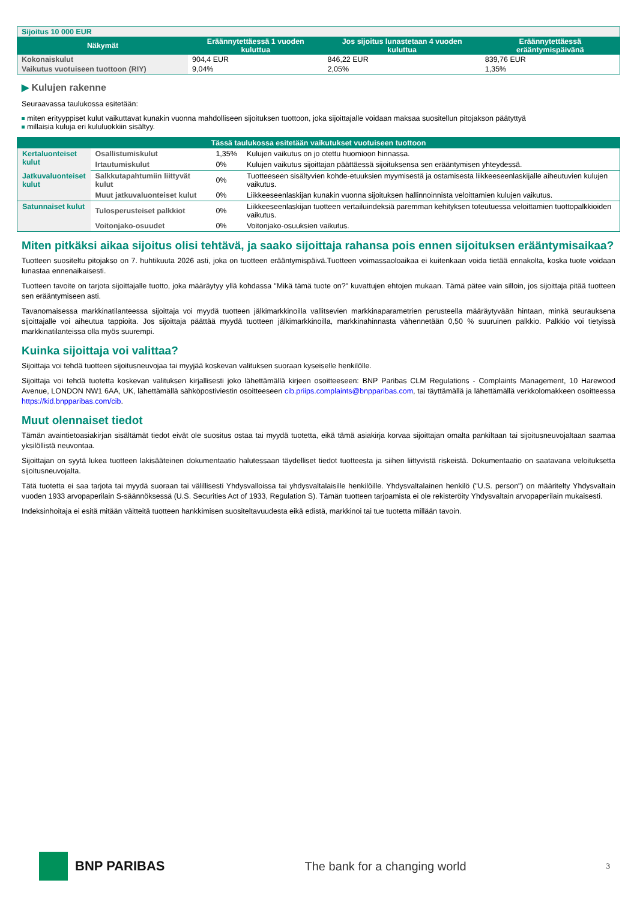| Sijoitus 10 000 EUR | | | |
| Näkymät | Eräännytettäessä 1 vuoden kuluttua | Jos sijoitus lunastetaan 4 vuoden kuluttua | Eräännytettäessä erääntymispäivänä |
| Kokonaiskulut | 904,4 EUR | 846,22 EUR | 839,76 EUR |
| Vaikutus vuotuiseen tuottoon (RIY) | 9,04% | 2,05% | 1,35% |
▶ Kulujen rakenne
Seuraavassa taulukossa esitetään:
miten erityyppiset kulut vaikuttavat kunakin vuonna mahdolliseen sijoituksen tuottoon, joka sijoittajalle voidaan maksaa suositellun pitojakson päätyttyä
millaisia kuluja eri kululuokkiin sisältyy.
| Tässä taulukossa esitetään vaikutukset vuotuiseen tuottoon | | | |
| Kertaluonteiset kulut | Osallistumiskulut | 1,35% | Kulujen vaikutus on jo otettu huomioon hinnassa. |
| | Irtautumiskulut | 0% | Kulujen vaikutus sijoittajan päättäessä sijoituksensa sen erääntymisen yhteydessä. |
| Jatkuvaluonteiset kulut | Salkkutapahtumiin liittyvät kulut | 0% | Tuotteeseen sisältyvien kohde-etuuksien myymisestä ja ostamisesta liikkeeseenlaskijalle aiheutuvien kulujen vaikutus. |
| | Muut jatkuvaluonteiset kulut | 0% | Liikkeeseenlaskijan kunakin vuonna sijoituksen hallinnoinnista veloittamien kulujen vaikutus. |
| Satunnaiset kulut | Tulosperusteiset palkkiot | 0% | Liikkeeseenlaskijan tuotteen vertailuindeksiä paremman kehityksen toteutuessa veloittamien tuottopalkkioiden vaikutus. |
| | Voitonjako-osuudet | 0% | Voitonjako-osuuksien vaikutus. |
Miten pitkäksi aikaa sijoitus olisi tehtävä, ja saako sijoittaja rahansa pois ennen sijoituksen erääntymisaikaa?
Tuotteen suositeltu pitojakso on 7. huhtikuuta 2026 asti, joka on tuotteen erääntymispäivä.Tuotteen voimassaoloaikaa ei kuitenkaan voida tietää ennakolta, koska tuote voidaan lunastaa ennenaikaisesti.
Tuotteen tavoite on tarjota sijoittajalle tuotto, joka määräytyy yllä kohdassa "Mikä tämä tuote on?" kuvattujen ehtojen mukaan. Tämä pätee vain silloin, jos sijoittaja pitää tuotteen sen erääntymiseen asti.
Tavanomaisessa markkinatilanteessa sijoittaja voi myydä tuotteen jälkimarkkinoilla vallitsevien markkinaparametrien perusteella määräytyvään hintaan, minkä seurauksena sijoittajalle voi aiheutua tappioita. Jos sijoittaja päättää myydä tuotteen jälkimarkkinoilla, markkinahinnasta vähennetään 0,50 % suuruinen palkkio. Palkkio voi tietyissä markkinatilanteissa olla myös suurempi.
Kuinka sijoittaja voi valittaa?
Sijoittaja voi tehdä tuotteen sijoitusneuvojaa tai myyjää koskevan valituksen suoraan kyseiselle henkilölle.
Sijoittaja voi tehdä tuotetta koskevan valituksen kirjallisesti joko lähettämällä kirjeen osoitteeseen: BNP Paribas CLM Regulations - Complaints Management, 10 Harewood Avenue, LONDON NW1 6AA, UK, lähettämällä sähköpostiviestin osoitteeseen cib.priips.complaints@bnpparibas.com, tai täyttämällä ja lähettämällä verkkolomakkeen osoitteessa https://kid.bnpparibas.com/cib.
Muut olennaiset tiedot
Tämän avaintietoasiakirjan sisältämät tiedot eivät ole suositus ostaa tai myydä tuotetta, eikä tämä asiakirja korvaa sijoittajan omalta pankiltaan tai sijoitusneuvojaltaan saamaa yksilöllistä neuvontaa.
Sijoittajan on syytä lukea tuotteen lakisääteinen dokumentaatio halutessaan täydelliset tiedot tuotteesta ja siihen liittyvistä riskeistä. Dokumentaatio on saatavana veloituksetta sijoitusneuvojalta.
Tätä tuotetta ei saa tarjota tai myydä suoraan tai välillisesti Yhdysvalloissa tai yhdysvaltalaisille henkilöille. Yhdysvaltalainen henkilö ("U.S. person") on määritelty Yhdysvaltain vuoden 1933 arvopaperilain S-säännöksessä (U.S. Securities Act of 1933, Regulation S). Tämän tuotteen tarjoamista ei ole rekisteröity Yhdysvaltain arvopaperilain mukaisesti.
Indeksinhoitaja ei esitä mitään väitteitä tuotteen hankkimisen suositeltavuudesta eikä edistä, markkinoi tai tue tuotetta millään tavoin.
BNP PARIBAS The bank for a changing world
3